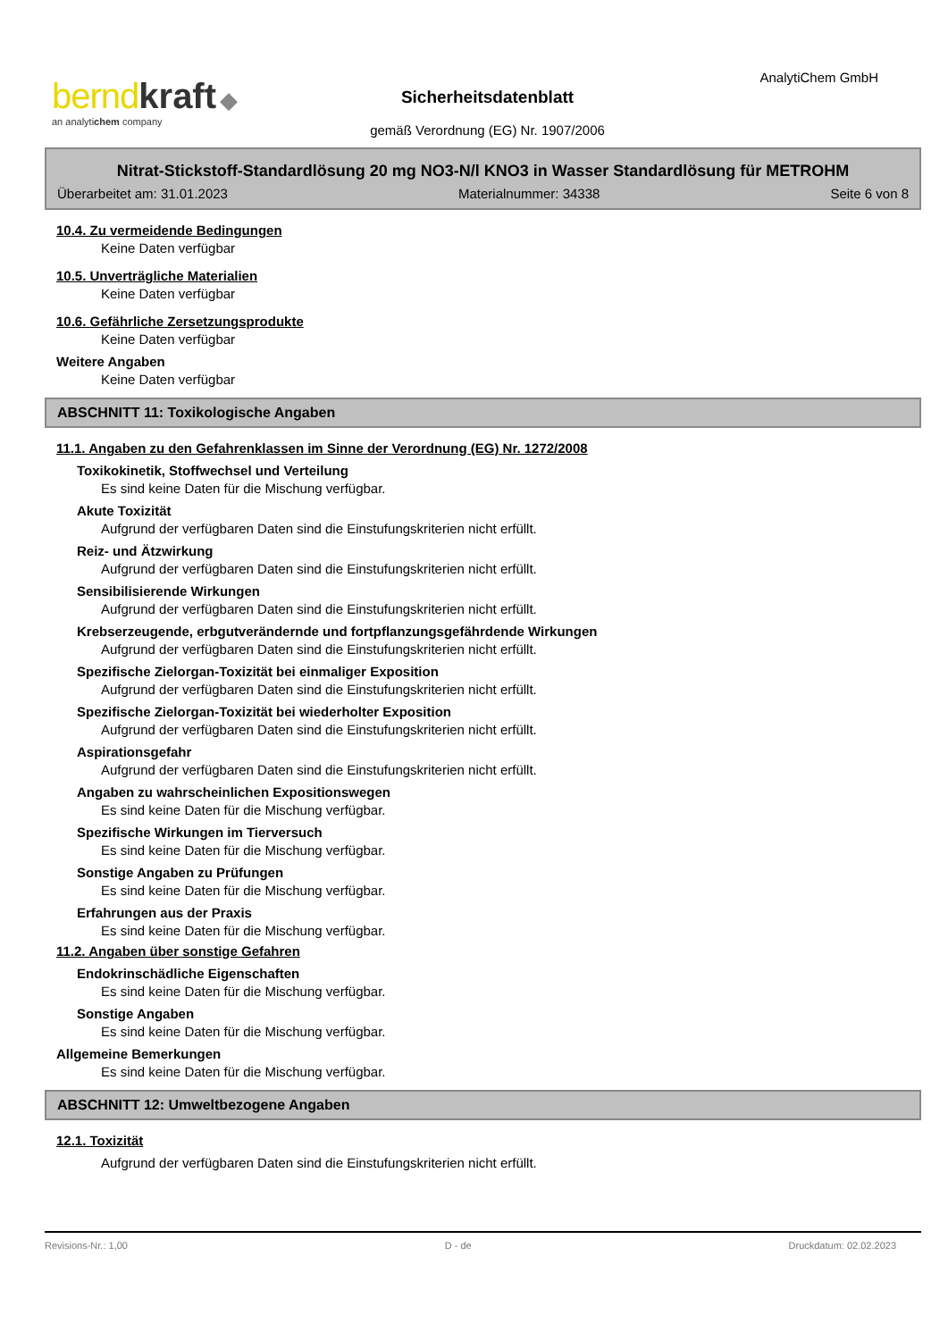bernd kraft ◆
an analytichem company
AnalytiChem GmbH
Sicherheitsdatenblatt
gemäß Verordnung (EG) Nr. 1907/2006
Nitrat-Stickstoff-Standardlösung 20 mg NO3-N/l KNO3 in Wasser Standardlösung für METROHM
Überarbeitet am: 31.01.2023 Materialnummer: 34338 Seite 6 von 8
10.4. Zu vermeidende Bedingungen
Keine Daten verfügbar
10.5. Unverträgliche Materialien
Keine Daten verfügbar
10.6. Gefährliche Zersetzungsprodukte
Keine Daten verfügbar
Weitere Angaben
Keine Daten verfügbar
ABSCHNITT 11: Toxikologische Angaben
11.1. Angaben zu den Gefahrenklassen im Sinne der Verordnung (EG) Nr. 1272/2008
Toxikokinetik, Stoffwechsel und Verteilung
Es sind keine Daten für die Mischung verfügbar.
Akute Toxizität
Aufgrund der verfügbaren Daten sind die Einstufungskriterien nicht erfüllt.
Reiz- und Ätzwirkung
Aufgrund der verfügbaren Daten sind die Einstufungskriterien nicht erfüllt.
Sensibilisierende Wirkungen
Aufgrund der verfügbaren Daten sind die Einstufungskriterien nicht erfüllt.
Krebserzeugende, erbgutverändernde und fortpflanzungsgefährdende Wirkungen
Aufgrund der verfügbaren Daten sind die Einstufungskriterien nicht erfüllt.
Spezifische Zielorgan-Toxizität bei einmaliger Exposition
Aufgrund der verfügbaren Daten sind die Einstufungskriterien nicht erfüllt.
Spezifische Zielorgan-Toxizität bei wiederholter Exposition
Aufgrund der verfügbaren Daten sind die Einstufungskriterien nicht erfüllt.
Aspirationsgefahr
Aufgrund der verfügbaren Daten sind die Einstufungskriterien nicht erfüllt.
Angaben zu wahrscheinlichen Expositionswegen
Es sind keine Daten für die Mischung verfügbar.
Spezifische Wirkungen im Tierversuch
Es sind keine Daten für die Mischung verfügbar.
Sonstige Angaben zu Prüfungen
Es sind keine Daten für die Mischung verfügbar.
Erfahrungen aus der Praxis
Es sind keine Daten für die Mischung verfügbar.
11.2. Angaben über sonstige Gefahren
Endokrinschädliche Eigenschaften
Es sind keine Daten für die Mischung verfügbar.
Sonstige Angaben
Es sind keine Daten für die Mischung verfügbar.
Allgemeine Bemerkungen
Es sind keine Daten für die Mischung verfügbar.
ABSCHNITT 12: Umweltbezogene Angaben
12.1. Toxizität
Aufgrund der verfügbaren Daten sind die Einstufungskriterien nicht erfüllt.
Revisions-Nr.: 1,00 D - de Druckdatum: 02.02.2023